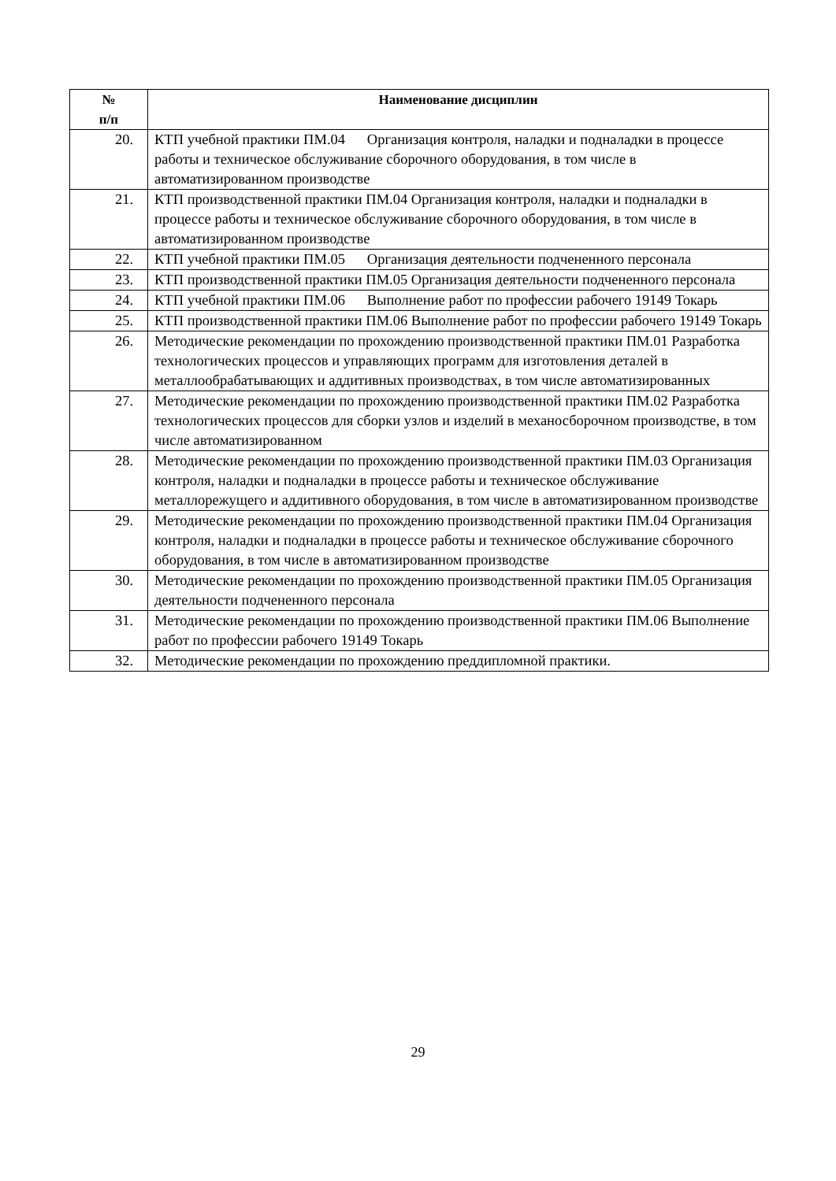| № п/п | Наименование дисциплин |
| --- | --- |
| 20. | КТП учебной практики ПМ.04 Организация контроля, наладки и подналадки в процессе работы и техническое обслуживание сборочного оборудования, в том числе в автоматизированном производстве |
| 21. | КТП производственной практики ПМ.04 Организация контроля, наладки и подналадки в процессе работы и техническое обслуживание сборочного оборудования, в том числе в автоматизированном производстве |
| 22. | КТП учебной практики ПМ.05 Организация деятельности подчененного персонала |
| 23. | КТП производственной практики ПМ.05 Организация деятельности подчененного персонала |
| 24. | КТП учебной практики ПМ.06 Выполнение работ по профессии рабочего 19149 Токарь |
| 25. | КТП производственной практики ПМ.06 Выполнение работ по профессии рабочего 19149 Токарь |
| 26. | Методические рекомендации по прохождению производственной практики ПМ.01 Разработка технологических процессов и управляющих программ для изготовления деталей в металлообрабатывающих и аддитивных производствах, в том числе автоматизированных |
| 27. | Методические рекомендации по прохождению производственной практики ПМ.02 Разработка технологических процессов для сборки узлов и изделий в механосборочном производстве, в том числе автоматизированном |
| 28. | Методические рекомендации по прохождению производственной практики ПМ.03 Организация контроля, наладки и подналадки в процессе работы и техническое обслуживание металлорежущего и аддитивного оборудования, в том числе в автоматизированном производстве |
| 29. | Методические рекомендации по прохождению производственной практики ПМ.04 Организация контроля, наладки и подналадки в процессе работы и техническое обслуживание сборочного оборудования, в том числе в автоматизированном производстве |
| 30. | Методические рекомендации по прохождению производственной практики ПМ.05 Организация деятельности подчененного персонала |
| 31. | Методические рекомендации по прохождению производственной практики ПМ.06 Выполнение работ по профессии рабочего 19149 Токарь |
| 32. | Методические рекомендации по прохождению преддипломной практики. |
29